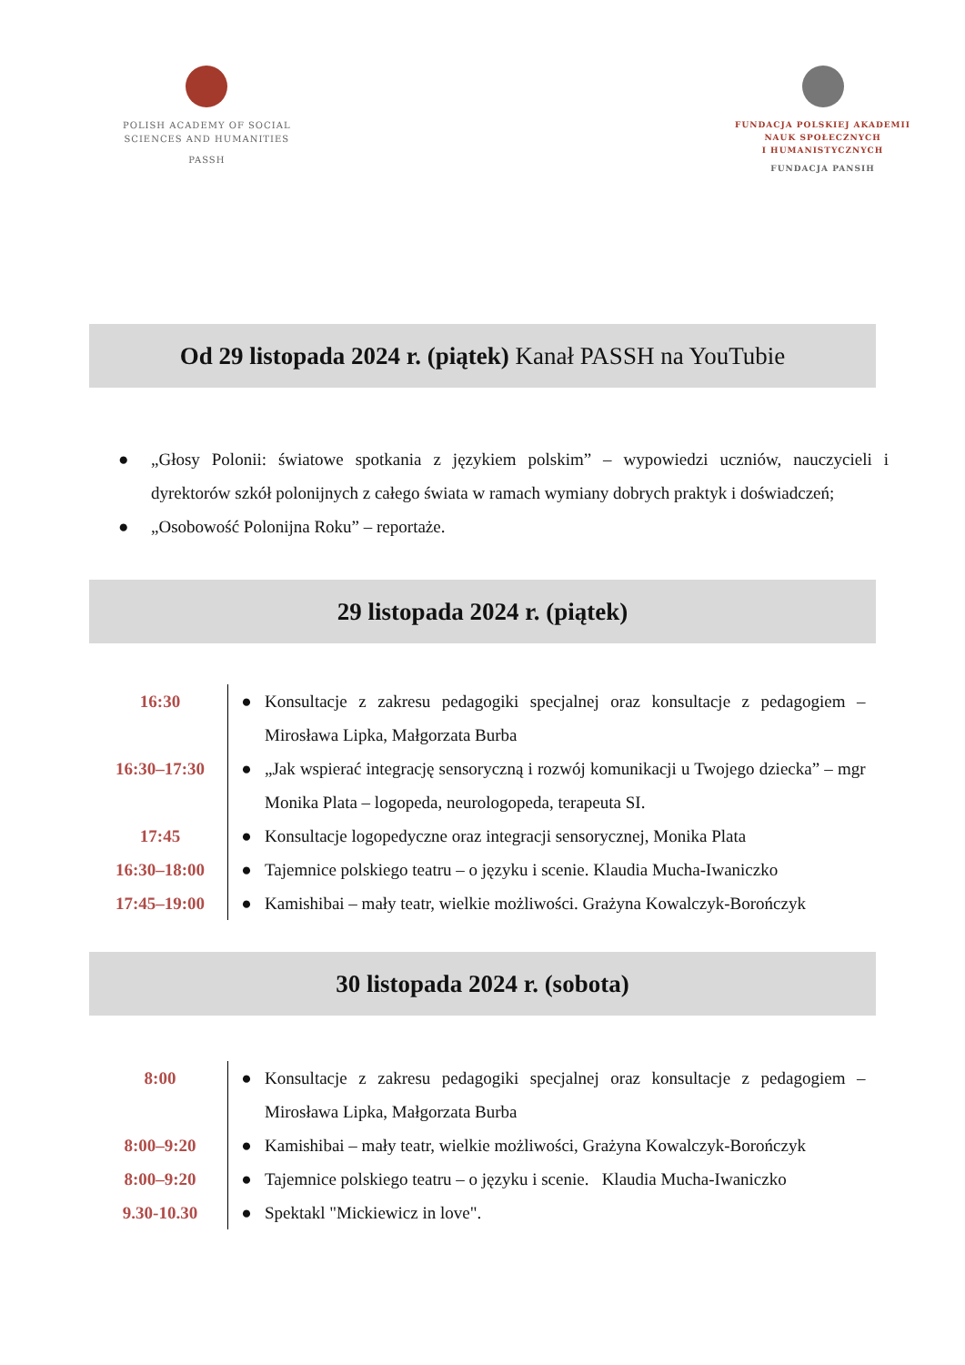POLISH ACADEMY OF SOCIAL
SCIENCES AND HUMANITIES
PASSH
FUNDACJA POLSKIEJ AKADEMII
NAUK SPOŁECZNYCH
I HUMANISTYCZNYCH
FUNDACJA PANSIH
Od 29 listopada 2024 r. (piątek) Kanał PASSH na YouTubie
● „Głosy Polonii: światowe spotkania z językiem polskim” – wypowiedzi uczniów, nauczycieli i dyrektorów szkół polonijnych z całego świata w ramach wymiany dobrych praktyk i doświadczeń;
● „Osobowość Polonijna Roku” – reportaże.
29 listopada 2024 r. (piątek)
| 16:30 | ● | Konsultacje z zakresu pedagogiki specjalnej oraz konsultacje z pedagogiem – Mirosława Lipka, Małgorzata Burba |
| 16:30–17:30 | ● | „Jak wspierać integrację sensoryczną i rozwój komunikacji u Twojego dziecka” – mgr Monika Plata – logopeda, neurologopeda, terapeuta SI. |
| 17:45 | ● | Konsultacje logopedyczne oraz integracji sensorycznej, Monika Plata |
| 16:30–18:00 | ● | Tajemnice polskiego teatru – o języku i scenie. Klaudia Mucha-Iwaniczko |
| 17:45–19:00 | ● | Kamishibai – mały teatr, wielkie możliwości. Grażyna Kowalczyk-Borończyk |
30 listopada 2024 r. (sobota)
| 8:00 | ● | Konsultacje z zakresu pedagogiki specjalnej oraz konsultacje z pedagogiem – Mirosława Lipka, Małgorzata Burba |
| 8:00–9:20 | ● | Kamishibai – mały teatr, wielkie możliwości, Grażyna Kowalczyk-Borończyk |
| 8:00–9:20 | ● | Tajemnice polskiego teatru – o języku i scenie. Klaudia Mucha-Iwaniczko |
| 9.30-10.30 | ● | Spektakl "Mickiewicz in love". |